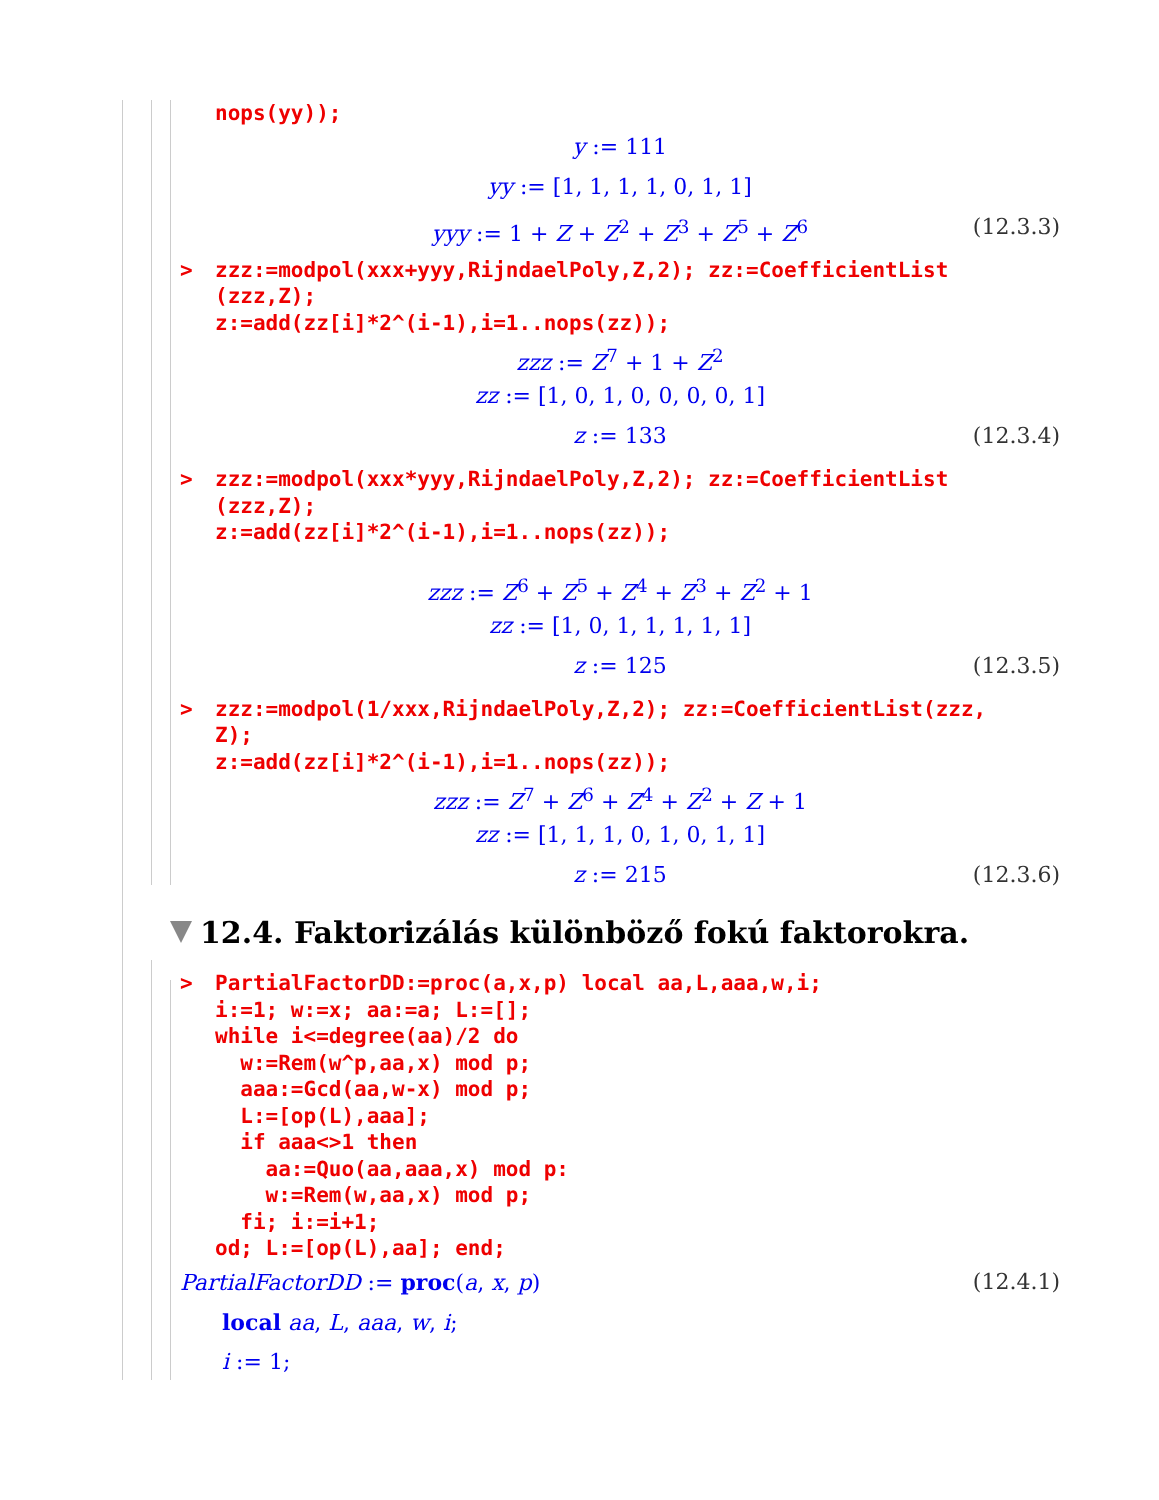nops(yy));
y := 111
yy := [1, 1, 1, 1, 0, 1, 1]
yyy := 1 + Z + Z<sup>2</sup> + Z<sup>3</sup> + Z<sup>5</sup> + Z<sup>6</sup> (12.3.3)
>zzz:=modpol(xxx+yyy,RijndaelPoly,Z,2); zz:=CoefficientList
  (zzz,Z);
  z:=add(zz[i]*2^(i-1),i=1..nops(zz));
zzz := Z<sup>7</sup> + 1 + Z<sup>2</sup>
zz := [1, 0, 1, 0, 0, 0, 0, 1]
z := 133 (12.3.4)
>zzz:=modpol(xxx*yyy,RijndaelPoly,Z,2); zz:=CoefficientList
  (zzz,Z);
  z:=add(zz[i]*2^(i-1),i=1..nops(zz));
zzz := Z<sup>6</sup> + Z<sup>5</sup> + Z<sup>4</sup> + Z<sup>3</sup> + Z<sup>2</sup> + 1
zz := [1, 0, 1, 1, 1, 1, 1]
z := 125 (12.3.5)
>zzz:=modpol(1/xxx,RijndaelPoly,Z,2); zz:=CoefficientList(zzz,
  Z);
  z:=add(zz[i]*2^(i-1),i=1..nops(zz));
zzz := Z<sup>7</sup> + Z<sup>6</sup> + Z<sup>4</sup> + Z<sup>2</sup> + Z + 1
zz := [1, 1, 1, 0, 1, 0, 1, 1]
z := 215 (12.3.6)
12.4. Faktorizálás különböző fokú faktorokra.
>PartialFactorDD:=proc(a,x,p) local aa,L,aaa,w,i;
  i:=1; w:=x; aa:=a; L:=[];
  while i<=degree(aa)/2 do
   w:=Rem(w^p,aa,x) mod p;
   aaa:=Gcd(aa,w-x) mod p;
   L:=[op(L),aaa];
   if aaa<>1 then
     aa:=Quo(aa,aaa,x) mod p:
     w:=Rem(w,aa,x) mod p;
   fi; i:=i+1;
  od; L:=[op(L),aa]; end;
PartialFactorDD := proc(a, x, p) (12.4.1)
local aa, L, aaa, w, i;
i := 1;